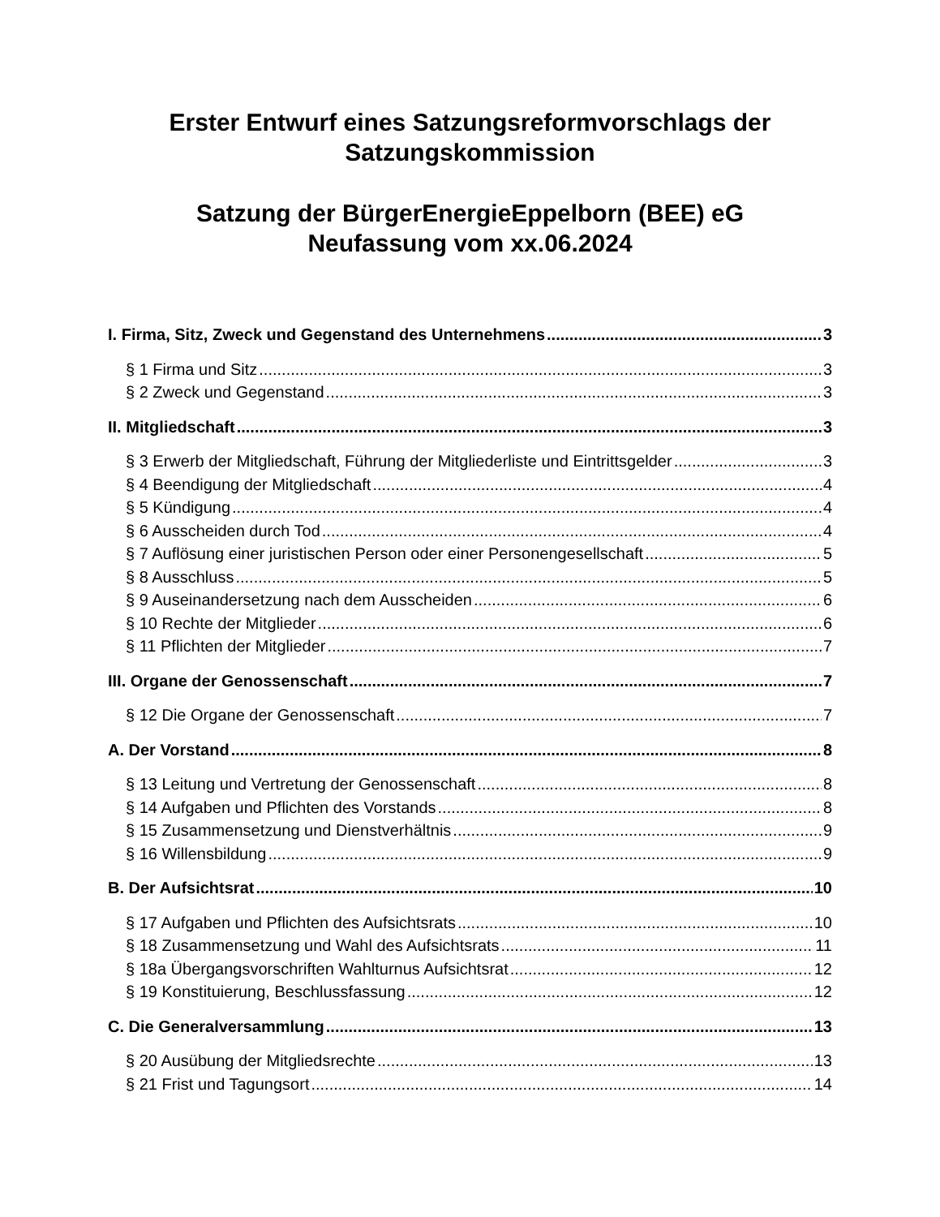Erster Entwurf eines Satzungsreformvorschlags der Satzungskommission
Satzung der BürgerEnergieEppelborn (BEE) eG
Neufassung vom xx.06.2024
I. Firma, Sitz, Zweck und Gegenstand des Unternehmens 3
§ 1 Firma und Sitz 3
§ 2 Zweck und Gegenstand 3
II. Mitgliedschaft 3
§ 3 Erwerb der Mitgliedschaft, Führung der Mitgliederliste und Eintrittsgelder 3
§ 4 Beendigung der Mitgliedschaft 4
§ 5 Kündigung 4
§ 6 Ausscheiden durch Tod 4
§ 7 Auflösung einer juristischen Person oder einer Personengesellschaft 5
§ 8 Ausschluss 5
§ 9 Auseinandersetzung nach dem Ausscheiden 6
§ 10 Rechte der Mitglieder 6
§ 11 Pflichten der Mitglieder 7
III. Organe der Genossenschaft 7
§ 12 Die Organe der Genossenschaft 7
A. Der Vorstand 8
§ 13 Leitung und Vertretung der Genossenschaft 8
§ 14 Aufgaben und Pflichten des Vorstands 8
§ 15 Zusammensetzung und Dienstverhältnis 9
§ 16 Willensbildung 9
B. Der Aufsichtsrat 10
§ 17 Aufgaben und Pflichten des Aufsichtsrats 10
§ 18 Zusammensetzung und Wahl des Aufsichtsrats 11
§ 18a Übergangsvorschriften Wahlturnus Aufsichtsrat 12
§ 19 Konstituierung, Beschlussfassung 12
C. Die Generalversammlung 13
§ 20 Ausübung der Mitgliedsrechte 13
§ 21 Frist und Tagungsort 14